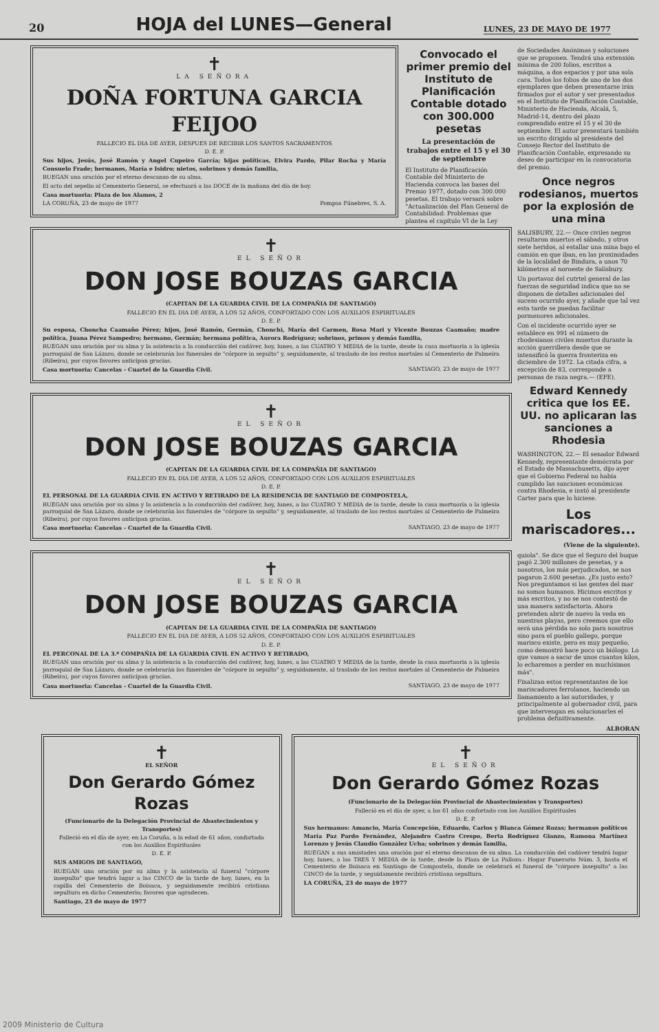20 HOJA del LUNES—General LUNES, 23 DE MAYO DE 1977
✝
LA SEÑORA
DOÑA FORTUNA GARCIA FEIJOO
FALLECIO EL DIA DE AYER, DESPUES DE RECIBIR LOS SANTOS SACRAMENTOS
D. E. P.
Sus hijos, Jesús, José Ramón y Angel Cupeiro García; hijas políticas, Elvira Pardo, Pilar Rocha y María Consuelo Frade; hermanos, María e Isidro; nietos, sobrinos y demás familia,
RUEGAN una oración por el eterno descanso de su alma.
El acto del sepelio al Cementerio General, se efectuará a las DOCE de la mañana del día de hoy.
Casa mortuoria: Plaza de los Alamos, 2
LA CORUÑA, 23 de mayo de 1977 Pompas Fúnebres, S. A.
Convocado el primer premio del Instituto de Planificación Contable dotado con 300.000 pesetas
La presentación de trabajos entre el 15 y el 30 de septiembre
El Instituto de Planificación Contable del Ministerio de Hacienda convoca las bases del Premio 1977, dotado con 300.000 pesetas. El trabajo versará sobre "Actualización del Plan General de Contabilidad: Problemas que plantea el capítulo VI de la Ley
✝
EL SEÑOR
DON JOSE BOUZAS GARCIA
(CAPITAN DE LA GUARDIA CIVIL DE LA COMPAÑIA DE SANTIAGO)
FALLECIO EN EL DIA DE AYER, A LOS 52 AÑOS, CONFORTADO CON LOS AUXILIOS ESPIRITUALES
D. E. P.
Su esposa, Choncha Caamaño Pérez; hijos, José Ramón, Germán, Chonchi, María del Carmen, Rosa Mari y Vicente Bouzas Caamaño; madre política, Juana Pérez Sampedro; hermano, Germán; hermana política, Aurora Rodríguez; sobrinos, primos y demás familia,
RUEGAN una oración por su alma y la asistencia a la conducción del cadáver, hoy, lunes, a las CUATRO Y MEDIA de la tarde, desde la casa mortuoria a la iglesia parroquial de San Lázaro, donde se celebrarán los funerales de "córpore in sepulto" y, seguidamente, al traslado de los restos mortales al Cementerio de Palmeira (Ribeira), por cuyos favores anticipan gracias.
Casa mortuoria: Cancelas - Cuartel de la Guardia Civil. SANTIAGO, 23 de mayo de 1977
✝
EL SEÑOR
DON JOSE BOUZAS GARCIA
(CAPITAN DE LA GUARDIA CIVIL DE LA COMPAÑIA DE SANTIAGO)
FALLECIO EN EL DIA DE AYER, A LOS 52 AÑOS, CONFORTADO CON LOS AUXILIOS ESPIRITUALES
D. E. P.
EL PERSONAL DE LA GUARDIA CIVIL EN ACTIVO Y RETIRADO DE LA RESIDENCIA DE SANTIAGO DE COMPOSTELA,
RUEGAN una oración por su alma y la asistencia a la conducción del cadáver, hoy, lunes, a las CUATRO Y MEDIA de la tarde, desde la casa mortuoria a la iglesia parroquial de San Lázaro, donde se celebrarán los funerales de "córpore in sepulto" y, seguidamente, al traslado de los restos mortales al Cementerio de Palmeira (Ribeira), por cuyos favores anticipan gracias.
Casa mortuoria: Cancelas - Cuartel de la Guardia Civil. SANTIAGO, 23 de mayo de 1977
✝
EL SEÑOR
DON JOSE BOUZAS GARCIA
(CAPITAN DE LA GUARDIA CIVIL DE LA COMPAÑIA DE SANTIAGO)
FALLECIO EN EL DIA DE AYER, A LOS 52 AÑOS, CONFORTADO CON LOS AUXILIOS ESPIRITUALES
D. E. P.
EL PERCONAL DE LA 3.ª COMPAÑIA DE LA GUARDIA CIVIL EN ACTIVO Y RETIRADO,
RUEGAN una oración por su alma y la asistencia a la conducción del cadáver, hoy, lunes, a las CUATRO Y MEDIA de la tarde, desde la casa mortuoria a la iglesia parroquial de San Lázaro, donde se celebrarán los funerales de "córpore in sepulto" y, seguidamente, al traslado de los restos mortales al Cementerio de Palmeira (Ribeira), por cuyos favores anticipan gracias.
Casa mortuoria: Cancelas - Cuartel de la Guardia Civil. SANTIAGO, 23 de mayo de 1977
de Sociedades Anónimas y soluciones que se proponen. Tendrá una extensión mínima de 200 folios, escritos a máquina, a dos espacios y por una sola cara. Todos los folios de uno de los dos ejemplares que deben presentarse irán firmados por el autor y ser presentados en el Instituto de Planificación Contable, Ministerio de Hacienda, Alcalá, 5, Madrid-14, dentro del plazo comprendido entre el 15 y el 30 de septiembre. El autor presentará también un escrito dirigido al presidente del Consejo Rector del Instituto de Planificación Contable, expresando su deseo de participar en la convocatoria del premio.
Once negros rodesianos, muertos por la explosión de una mina
SALISBURY, 22.— Once civiles negros resultaron muertos el sábado, y otros siete heridos, al estallar una mina bajo el camión en que iban, en las proximidades de la localidad de Bindura, a unos 70 kilómetros al noroeste de Salisbury.
Un portavoz del cutrtel general de las fuerzas de seguridad indica que no se disponen de detalles adicionales del suceso ocurrido ayer, y añade que tal vez esta tarde se puedan facilitar pormenores adicionales.
Con el incidente ocurrido ayer se establece en 991 el número de rhodesianos civiles muertos durante la acción guerrillera desde que se intensificó la guerra fronteriza en diciembre de 1972. La citada cifra, a excepción de 83, corresponde a personas de raza negra.— (EFE).
Edward Kennedy critica que los EE. UU. no aplicaran las sanciones a Rhodesia
WASHINGTON, 22.— El senador Edward Kennedy, representante demócrata por el Estado de Massachusetts, dijo ayer que el Gobierno Federal no había cumplido las sanciones económicas contra Rhodesia, e instó al presidente Carter para que lo hiciese.
Los mariscadores...
(Viene de la siguiente).
quiola". Se dice que el Seguro del buque pagó 2.300 millones de pesetas, y a nosotros, los más perjudicados, se nos pagaron 2.600 pesetas. ¿Es justo esto? Nos preguntamos si las gentes del mar no somos humanos. Hicimos escritos y más escritos, y no se nos contestó de una manera satisfactoria. Ahora pretenden abrir de nuevo la veda en nuestras playas, pero creemos que ello será una pérdida no solo para nosotros sino para el pueblo gallego, porque marisco existe, pero es muy pequeño, como demostró hace poco un biólogo. Lo que vamos a sacar de unos cuantos kilos, lo echaremos a perder en muchísimos más".
Finalizan estos representantes de los mariscadores ferrolanos, haciendo un llamamiento a las autoridades, y principalmente al gobernador civil, para que intervengan en solucionarles el problema definitivamente.
ALBORAN
✝
EL SEÑOR
Don Gerardo Gómez Rozas
(Funcionario de la Delegación Provincial de Abastecimientos y Transportes)
Falleció en el día de ayer, en La Coruña, a la edad de 61 años, confortado con los Auxilios Espirituales
D. E. P.
SUS AMIGOS DE SANTIAGO,
RUEGAN una oración por su alma y la asistencia al funeral "córpore insepulto" que tendrá lugar a las CINCO de la tarde de hoy, lunes, en la capilla del Cementerio de Boisaca, y seguidamente recibirá cristiana sepultura en dicho Cementerio; favores que agradecen.
Santiago, 23 de mayo de 1977
✝
EL SEÑOR
Don Gerardo Gómez Rozas
(Funcionario de la Delegación Provincial de Abastecimientos y Transportes)
Falleció en el día de ayer, a los 61 años confortado con los Auxilios Espirituales
D. E. P.
Sus hermanos: Amancio, María Concepción, Eduardo, Carlos y Blanca Gómez Rozas; hermanos políticos María Paz Pardo Fernández, Alejandro Castro Crespo, Berta Rodríguez Gianzo, Ramona Martínez Lorenzo y Jesús Claudio González Ucha; sobrinos y demás familia,
RUEGAN a sus amistades una oración por el eterno descanso de su alma. La conducción del cadáver tendrá lugar hoy, lunes, a las TRES Y MEDIA de la tarde, desde la Plaza de La Palloza.- Hogar Funerario Núm. 3, hasta el Cementerio de Boisaca en Santiago de Compostela, donde se celebrará el funeral de "córpore insepulto" a las CINCO de la tarde, y seguidamente recibirá cristiana sepultura.
LA CORUÑA, 23 de mayo de 1977
2009 Ministerio de Cultura